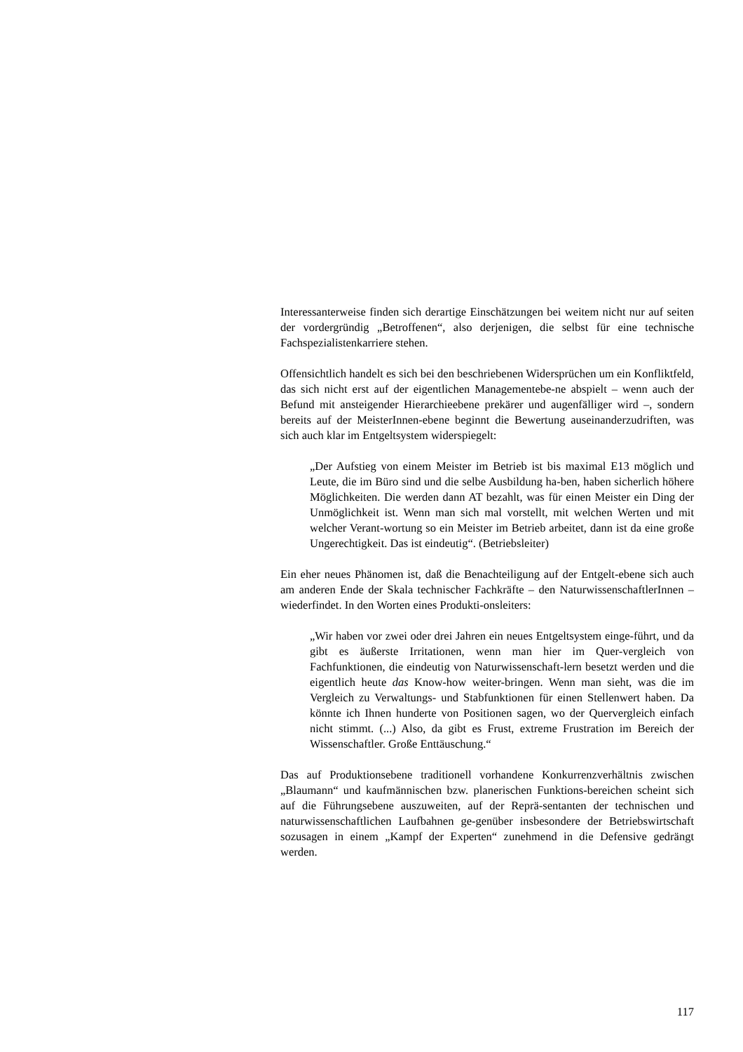Interessanterweise finden sich derartige Einschätzungen bei weitem nicht nur auf seiten der vordergründig „Betroffenen“, also derjenigen, die selbst für eine technische Fachspezialistenkarriere stehen.
Offensichtlich handelt es sich bei den beschriebenen Widersprüchen um ein Konfliktfeld, das sich nicht erst auf der eigentlichen Managementebe-ne abspielt – wenn auch der Befund mit ansteigender Hierarchieebene prekärer und augenfälliger wird –, sondern bereits auf der MeisterInnen-ebene beginnt die Bewertung auseinanderzudriften, was sich auch klar im Entgeltsystem widerspiegelt:
„Der Aufstieg von einem Meister im Betrieb ist bis maximal E13 möglich und Leute, die im Büro sind und die selbe Ausbildung ha-ben, haben sicherlich höhere Möglichkeiten. Die werden dann AT bezahlt, was für einen Meister ein Ding der Unmöglichkeit ist. Wenn man sich mal vorstellt, mit welchen Werten und mit welcher Verant-wortung so ein Meister im Betrieb arbeitet, dann ist da eine große Ungerechtigkeit. Das ist eindeutig“. (Betriebsleiter)
Ein eher neues Phänomen ist, daß die Benachteiligung auf der Entgelt-ebene sich auch am anderen Ende der Skala technischer Fachkräfte – den NaturwissenschaftlerInnen – wiederfindet. In den Worten eines Produkti-onsleiters:
„Wir haben vor zwei oder drei Jahren ein neues Entgeltsystem einge-führt, und da gibt es äußerste Irritationen, wenn man hier im Quer-vergleich von Fachfunktionen, die eindeutig von Naturwissenschaft-lern besetzt werden und die eigentlich heute das Know-how weiter-bringen. Wenn man sieht, was die im Vergleich zu Verwaltungs- und Stabfunktionen für einen Stellenwert haben. Da könnte ich Ihnen hunderte von Positionen sagen, wo der Quervergleich einfach nicht stimmt. (...) Also, da gibt es Frust, extreme Frustration im Bereich der Wissenschaftler. Große Enttäuschung.“
Das auf Produktionsebene traditionell vorhandene Konkurrenzverhältnis zwischen „Blaumann“ und kaufmännischen bzw. planerischen Funktions-bereichen scheint sich auf die Führungsebene auszuweiten, auf der Reprä-sentanten der technischen und naturwissenschaftlichen Laufbahnen ge-genüber insbesondere der Betriebswirtschaft sozusagen in einem „Kampf der Experten“ zunehmend in die Defensive gedrängt werden.
117